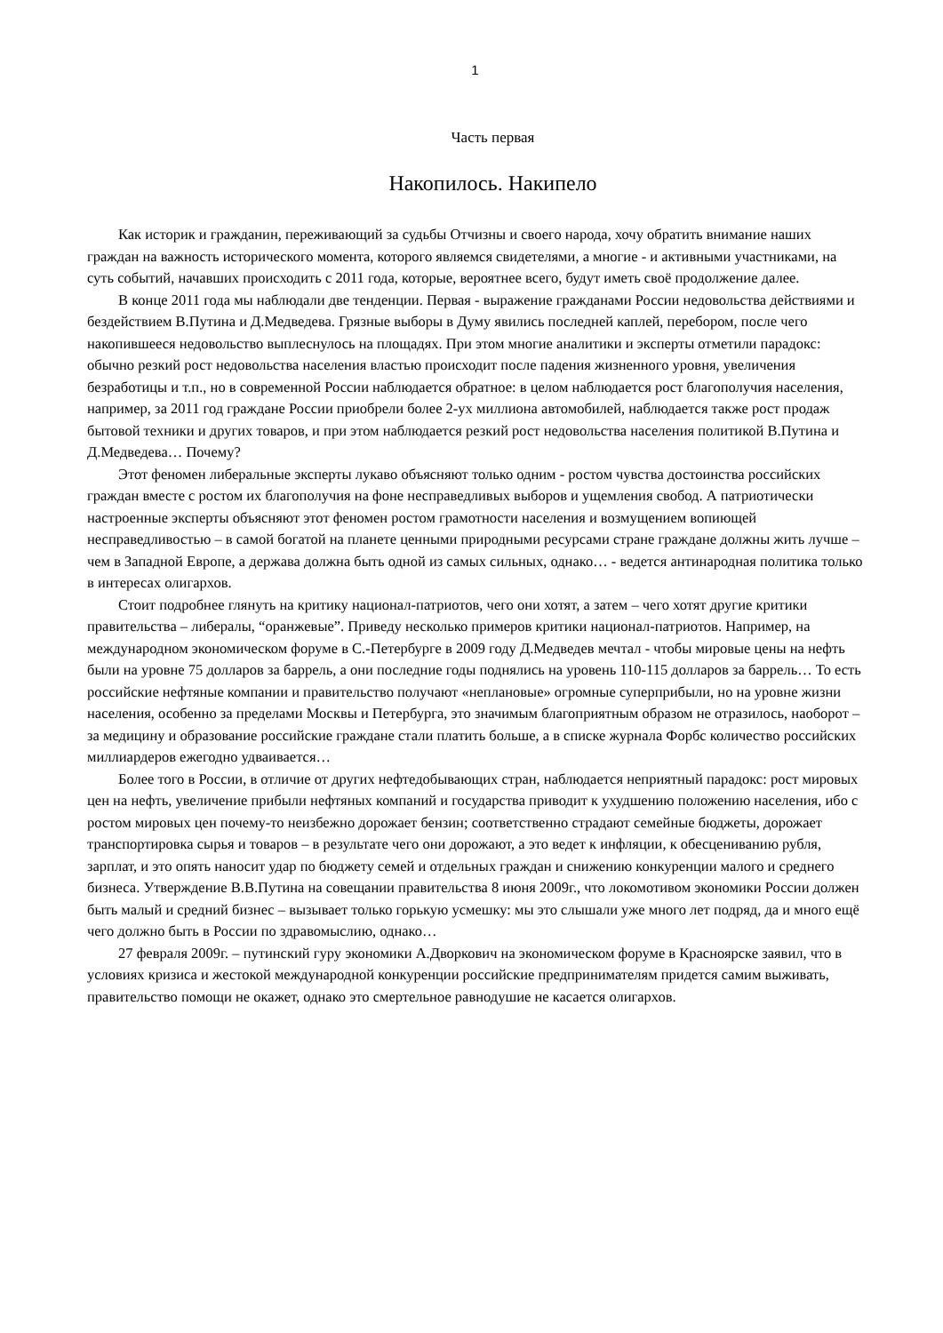1
Часть первая
Накопилось. Накипело
Как историк и гражданин, переживающий за судьбы Отчизны и своего народа, хочу обратить внимание наших граждан на важность исторического момента, которого являемся свидетелями, а многие - и активными участниками, на суть событий, начавших происходить с 2011 года, которые, вероятнее всего, будут иметь своё продолжение далее.
В конце 2011 года мы наблюдали две тенденции. Первая - выражение гражданами России недовольства действиями и бездействием В.Путина и Д.Медведева. Грязные выборы в Думу явились последней каплей, перебором, после чего накопившееся недовольство выплеснулось на площадях. При этом многие аналитики и эксперты отметили парадокс: обычно резкий рост недовольства населения властью происходит после падения жизненного уровня, увеличения безработицы и т.п., но в современной России наблюдается обратное: в целом наблюдается рост благополучия населения, например, за 2011 год граждане России приобрели более 2-ух миллиона автомобилей, наблюдается также рост продаж бытовой техники и других товаров, и при этом наблюдается резкий рост недовольства населения политикой В.Путина и Д.Медведева… Почему?
Этот феномен либеральные эксперты лукаво объясняют только одним - ростом чувства достоинства российских граждан вместе с ростом их благополучия на фоне несправедливых выборов и ущемления свобод. А патриотически настроенные эксперты объясняют этот феномен ростом грамотности населения и возмущением вопиющей несправедливостью – в самой богатой на планете ценными природными ресурсами стране граждане должны жить лучше – чем в Западной Европе, а держава должна быть одной из самых сильных, однако… - ведется антинародная политика только в интересах олигархов.
Стоит подробнее глянуть на критику национал-патриотов, чего они хотят, а затем – чего хотят другие критики правительства – либералы, “оранжевые”. Приведу несколько примеров критики национал-патриотов. Например, на международном экономическом форуме в С.-Петербурге в 2009 году Д.Медведев мечтал - чтобы мировые цены на нефть были на уровне 75 долларов за баррель, а они последние годы поднялись на уровень 110-115 долларов за баррель… То есть российские нефтяные компании и правительство получают «неплановые» огромные суперприбыли, но на уровне жизни населения, особенно за пределами Москвы и Петербурга, это значимым благоприятным образом не отразилось, наоборот – за медицину и образование российские граждане стали платить больше, а в списке журнала Форбс количество российских миллиардеров ежегодно удваивается…
Более того в России, в отличие от других нефтедобывающих стран, наблюдается неприятный парадокс: рост мировых цен на нефть, увеличение прибыли нефтяных компаний и государства приводит к ухудшению положению населения, ибо с ростом мировых цен почему-то неизбежно дорожает бензин; соответственно страдают семейные бюджеты, дорожает транспортировка сырья и товаров – в результате чего они дорожают, а это ведет к инфляции, к обесцениванию рубля, зарплат, и это опять наносит удар по бюджету семей и отдельных граждан и снижению конкуренции малого и среднего бизнеса. Утверждение В.В.Путина на совещании правительства 8 июня 2009г., что локомотивом экономики России должен быть малый и средний бизнес – вызывает только горькую усмешку: мы это слышали уже много лет подряд, да и много ещё чего должно быть в России по здравомыслию, однако…
27 февраля 2009г. – путинский гуру экономики А.Дворкович на экономическом форуме в Красноярске заявил, что в условиях кризиса и жестокой международной конкуренции российские предпринимателям придется самим выживать, правительство помощи не окажет, однако это смертельное равнодушие не касается олигархов.